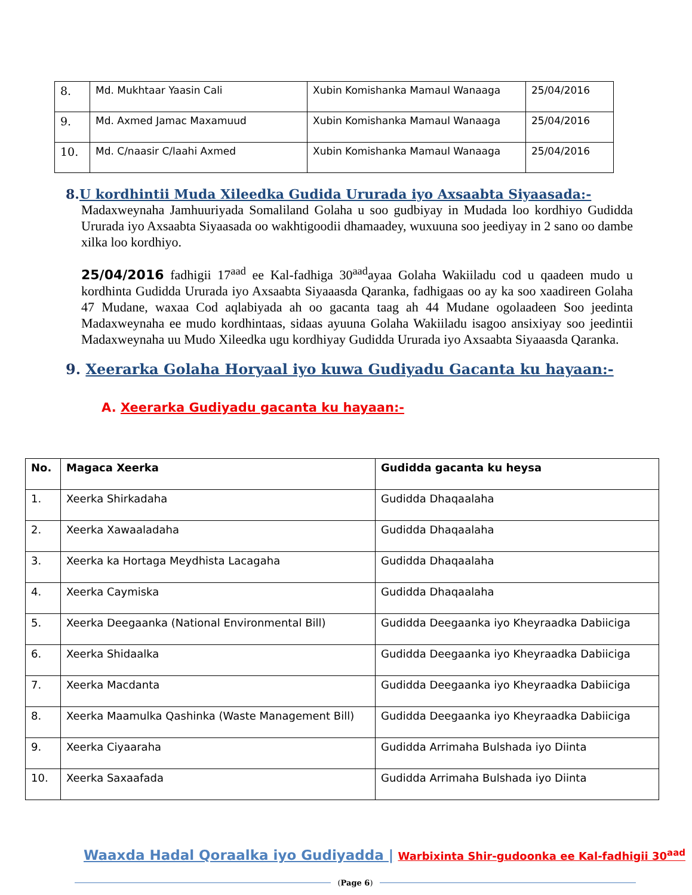| 8. | Md. Mukhtaar Yaasin Cali | Xubin Komishanka Mamaul Wanaaga | 25/04/2016 |
| 9. | Md. Axmed Jamac Maxamuud | Xubin Komishanka Mamaul Wanaaga | 25/04/2016 |
| 10. | Md. C/naasir C/laahi Axmed | Xubin Komishanka Mamaul Wanaaga | 25/04/2016 |
8.U kordhintii Muda Xileedka Gudida Ururada iyo Axsaabta Siyaasada:-
Madaxweynaha Jamhuuriyada Somaliland Golaha u soo gudbiyay in Mudada loo kordhiyo Gudidda Ururada iyo Axsaabta Siyaasada oo wakhtigoodii dhamaadey, wuxuuna soo jeediyay in 2 sano oo dambe xilka loo kordhiyo.
25/04/2016 fadhigii 17<sup>aad</sup> ee Kal-fadhiga 30<sup>aad</sup>ayaa Golaha Wakiiladu cod u qaadeen mudo u kordhinta Gudidda Ururada iyo Axsaabta Siyaaasda Qaranka, fadhigaas oo ay ka soo xaadireen Golaha 47 Mudane, waxaa Cod aqlabiyada ah oo gacanta taag ah 44 Mudane ogolaadeen Soo jeedinta Madaxweynaha ee mudo kordhintaas, sidaas ayuuna Golaha Wakiiladu isagoo ansixiyay soo jeedintii Madaxweynaha uu Mudo Xileedka ugu kordhiyay Gudidda Ururada iyo Axsaabta Siyaaasda Qaranka.
9. Xeerarka Golaha Horyaal iyo kuwa Gudiyadu Gacanta ku hayaan:-
A. Xeerarka Gudiyadu gacanta ku hayaan:-
| No. | Magaca Xeerka | Gudidda gacanta ku heysa |
| --- | --- | --- |
| 1. | Xeerka Shirkadaha | Gudidda Dhaqaalaha |
| 2. | Xeerka Xawaaladaha | Gudidda Dhaqaalaha |
| 3. | Xeerka ka Hortaga Meydhista Lacagaha | Gudidda Dhaqaalaha |
| 4. | Xeerka Caymiska | Gudidda Dhaqaalaha |
| 5. | Xeerka Deegaanka (National Environmental Bill) | Gudidda Deegaanka iyo Kheyraadka Dabiiciga |
| 6. | Xeerka Shidaalka | Gudidda Deegaanka iyo Kheyraadka Dabiiciga |
| 7. | Xeerka Macdanta | Gudidda Deegaanka iyo Kheyraadka Dabiiciga |
| 8. | Xeerka Maamulka Qashinka (Waste Management Bill) | Gudidda Deegaanka iyo Kheyraadka Dabiiciga |
| 9. | Xeerka Ciyaaraha | Gudidda Arrimaha Bulshada iyo Diinta |
| 10. | Xeerka Saxaafada | Gudidda Arrimaha Bulshada iyo Diinta |
Waaxda Hadal Qoraalka iyo Gudiyadda | Warbixinta Shir-gudoonka ee Kal-fadhigii 30<sup>aad</sup>
(Page 6)